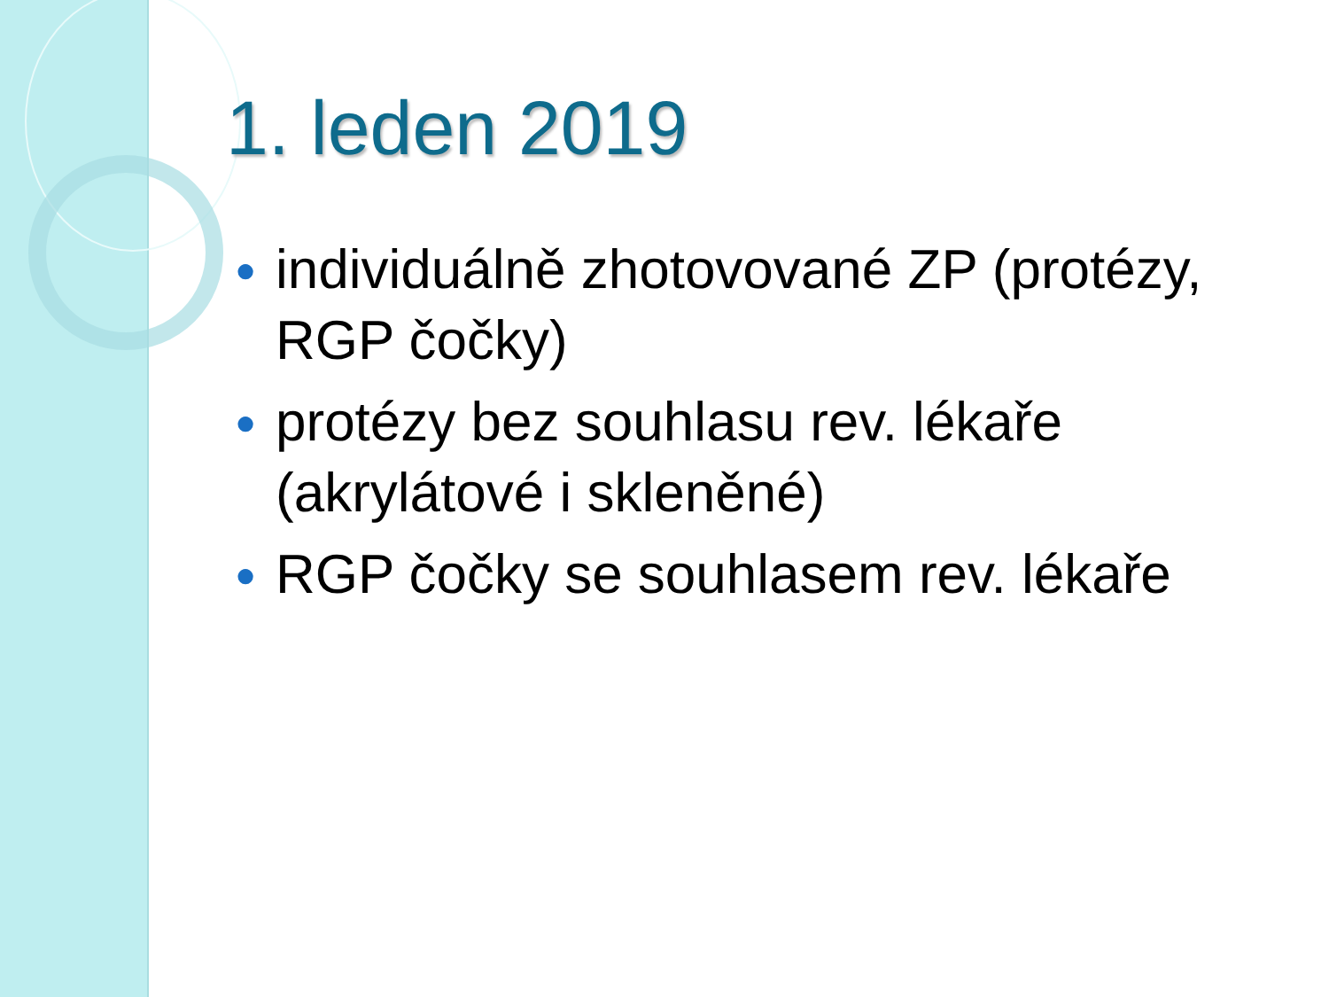1. leden 2019
● individuálně zhotovované ZP (protézy, RGP čočky)
● protézy bez souhlasu rev. lékaře (akrylátové i skleněné)
● RGP čočky se souhlasem rev. lékaře